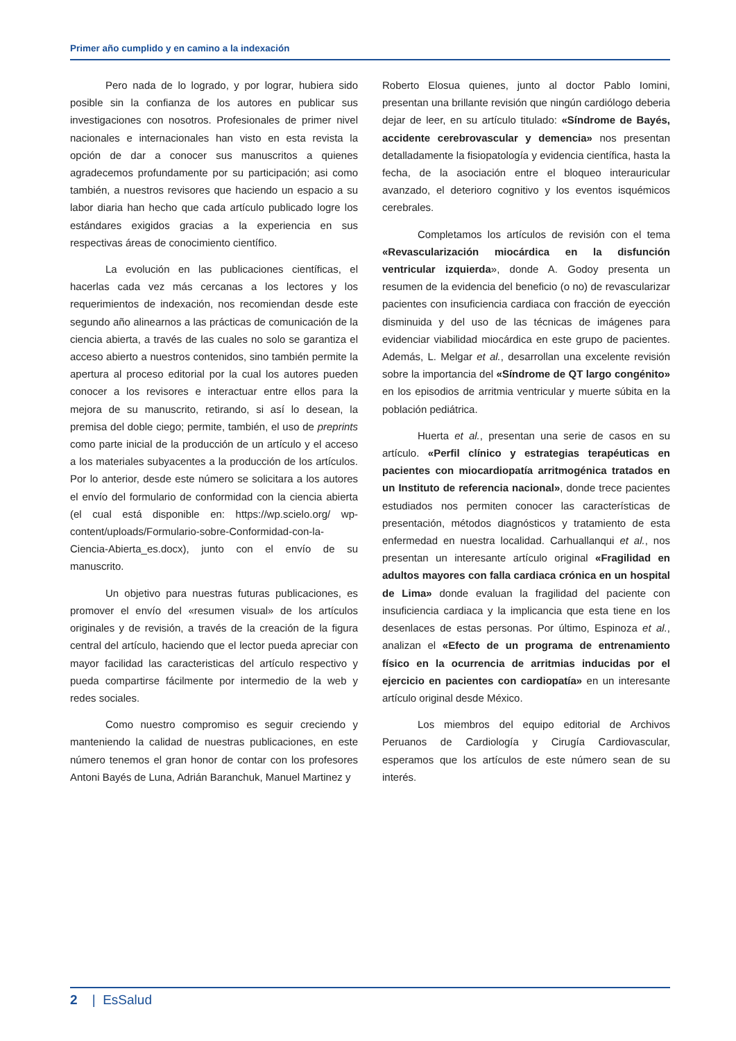Primer año cumplido y en camino a la indexación
Pero nada de lo logrado, y por lograr, hubiera sido posible sin la confianza de los autores en publicar sus investigaciones con nosotros. Profesionales de primer nivel nacionales e internacionales han visto en esta revista la opción de dar a conocer sus manuscritos a quienes agradecemos profundamente por su participación; asi como también, a nuestros revisores que haciendo un espacio a su labor diaria han hecho que cada artículo publicado logre los estándares exigidos gracias a la experiencia en sus respectivas áreas de conocimiento científico.
La evolución en las publicaciones científicas, el hacerlas cada vez más cercanas a los lectores y los requerimientos de indexación, nos recomiendan desde este segundo año alinearnos a las prácticas de comunicación de la ciencia abierta, a través de las cuales no solo se garantiza el acceso abierto a nuestros contenidos, sino también permite la apertura al proceso editorial por la cual los autores pueden conocer a los revisores e interactuar entre ellos para la mejora de su manuscrito, retirando, si así lo desean, la premisa del doble ciego; permite, también, el uso de preprints como parte inicial de la producción de un artículo y el acceso a los materiales subyacentes a la producción de los artículos. Por lo anterior, desde este número se solicitara a los autores el envío del formulario de conformidad con la ciencia abierta (el cual está disponible en: https://wp.scielo.org/ wp-content/uploads/Formulario-sobre-Conformidad-con-la-Ciencia-Abierta_es.docx), junto con el envío de su manuscrito.
Un objetivo para nuestras futuras publicaciones, es promover el envío del «resumen visual» de los artículos originales y de revisión, a través de la creación de la figura central del artículo, haciendo que el lector pueda apreciar con mayor facilidad las caracteristicas del artículo respectivo y pueda compartirse fácilmente por intermedio de la web y redes sociales.
Como nuestro compromiso es seguir creciendo y manteniendo la calidad de nuestras publicaciones, en este número tenemos el gran honor de contar con los profesores Antoni Bayés de Luna, Adrián Baranchuk, Manuel Martinez y
Roberto Elosua quienes, junto al doctor Pablo Iomini, presentan una brillante revisión que ningún cardiólogo deberia dejar de leer, en su artículo titulado: «Síndrome de Bayés, accidente cerebrovascular y demencia» nos presentan detalladamente la fisiopatología y evidencia científica, hasta la fecha, de la asociación entre el bloqueo interauricular avanzado, el deterioro cognitivo y los eventos isquémicos cerebrales.
Completamos los artículos de revisión con el tema «Revascularización miocárdica en la disfunción ventricular izquierda», donde A. Godoy presenta un resumen de la evidencia del beneficio (o no) de revascularizar pacientes con insuficiencia cardiaca con fracción de eyección disminuida y del uso de las técnicas de imágenes para evidenciar viabilidad miocárdica en este grupo de pacientes. Además, L. Melgar et al., desarrollan una excelente revisión sobre la importancia del «Síndrome de QT largo congénito» en los episodios de arritmia ventricular y muerte súbita en la población pediátrica.
Huerta et al., presentan una serie de casos en su artículo. «Perfil clínico y estrategias terapéuticas en pacientes con miocardiopatía arritmogénica tratados en un Instituto de referencia nacional», donde trece pacientes estudiados nos permiten conocer las características de presentación, métodos diagnósticos y tratamiento de esta enfermedad en nuestra localidad. Carhuallanqui et al., nos presentan un interesante artículo original «Fragilidad en adultos mayores con falla cardiaca crónica en un hospital de Lima» donde evaluan la fragilidad del paciente con insuficiencia cardiaca y la implicancia que esta tiene en los desenlaces de estas personas. Por último, Espinoza et al., analizan el «Efecto de un programa de entrenamiento físico en la ocurrencia de arritmias inducidas por el ejercicio en pacientes con cardiopatía» en un interesante artículo original desde México.
Los miembros del equipo editorial de Archivos Peruanos de Cardiología y Cirugía Cardiovascular, esperamos que los artículos de este número sean de su interés.
2 | EsSalud